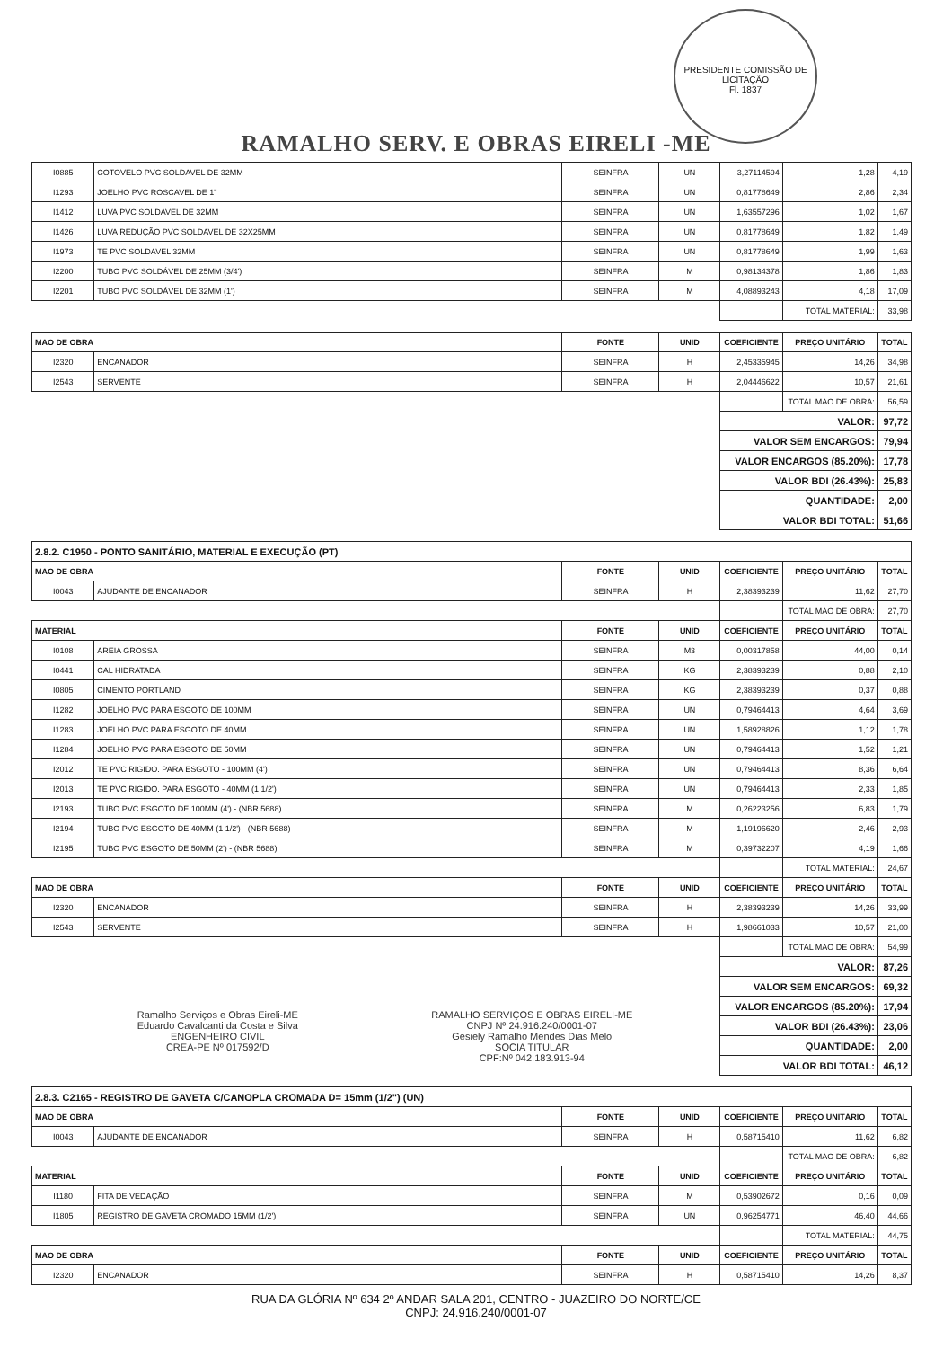RAMALHO SERV. E OBRAS EIRELI -ME
PRESIDENTE COMISSÃO DE LICITAÇÃO
Fl. 1837
| I0885 | COTOVELO PVC SOLDAVEL DE 32MM | SEINFRA | UN | 3,27114594 | 1,28 | 4,19 |
| I1293 | JOELHO PVC ROSCAVEL DE 1" | SEINFRA | UN | 0,81778649 | 2,86 | 2,34 |
| I1412 | LUVA PVC SOLDAVEL DE 32MM | SEINFRA | UN | 1,63557296 | 1,02 | 1,67 |
| I1426 | LUVA REDUÇÃO PVC SOLDAVEL DE 32X25MM | SEINFRA | UN | 0,81778649 | 1,82 | 1,49 |
| I1973 | TE PVC SOLDAVEL 32MM | SEINFRA | UN | 0,81778649 | 1,99 | 1,63 |
| I2200 | TUBO PVC SOLDÁVEL DE 25MM (3/4') | SEINFRA | M | 0,98134378 | 1,86 | 1,83 |
| I2201 | TUBO PVC SOLDÁVEL DE 32MM (1') | SEINFRA | M | 4,08893243 | 4,18 | 17,09 |
| | | | | | TOTAL MATERIAL: | 33,98 |
| MAO DE OBRA | | FONTE | UNID | COEFICIENTE | PREÇO UNITÁRIO | TOTAL |
| I2320 | ENCANADOR | SEINFRA | H | 2,45335945 | 14,26 | 34,98 |
| I2543 | SERVENTE | SEINFRA | H | 2,04446622 | 10,57 | 21,61 |
| | | | | | TOTAL MAO DE OBRA: | 56,59 |
| | | | | VALOR: | | 97,72 |
| | | | | VALOR SEM ENCARGOS: | | 79,94 |
| | | | | VALOR ENCARGOS (85.20%): | | 17,78 |
| | | | | VALOR BDI (26.43%): | | 25,83 |
| | | | | QUANTIDADE: | | 2,00 |
| | | | | VALOR BDI TOTAL: | | 51,66 |
| 2.8.2. C1950 - PONTO SANITÁRIO, MATERIAL E EXECUÇÃO (PT) | | | | | | |
| MAO DE OBRA | | FONTE | UNID | COEFICIENTE | PREÇO UNITÁRIO | TOTAL |
| I0043 | AJUDANTE DE ENCANADOR | SEINFRA | H | 2,38393239 | 11,62 | 27,70 |
| | | | | | TOTAL MAO DE OBRA: | 27,70 |
| MATERIAL | | FONTE | UNID | COEFICIENTE | PREÇO UNITÁRIO | TOTAL |
| I0108 | AREIA GROSSA | SEINFRA | M3 | 0,00317858 | 44,00 | 0,14 |
| I0441 | CAL HIDRATADA | SEINFRA | KG | 2,38393239 | 0,88 | 2,10 |
| I0805 | CIMENTO PORTLAND | SEINFRA | KG | 2,38393239 | 0,37 | 0,88 |
| I1282 | JOELHO PVC PARA ESGOTO DE 100MM | SEINFRA | UN | 0,79464413 | 4,64 | 3,69 |
| I1283 | JOELHO PVC PARA ESGOTO DE 40MM | SEINFRA | UN | 1,58928826 | 1,12 | 1,78 |
| I1284 | JOELHO PVC PARA ESGOTO DE 50MM | SEINFRA | UN | 0,79464413 | 1,52 | 1,21 |
| I2012 | TE PVC RIGIDO. PARA ESGOTO - 100MM (4') | SEINFRA | UN | 0,79464413 | 8,36 | 6,64 |
| I2013 | TE PVC RIGIDO. PARA ESGOTO - 40MM (1 1/2') | SEINFRA | UN | 0,79464413 | 2,33 | 1,85 |
| I2193 | TUBO PVC ESGOTO DE 100MM (4') - (NBR 5688) | SEINFRA | M | 0,26223256 | 6,83 | 1,79 |
| I2194 | TUBO PVC ESGOTO DE 40MM (1 1/2') - (NBR 5688) | SEINFRA | M | 1,19196620 | 2,46 | 2,93 |
| I2195 | TUBO PVC ESGOTO DE 50MM (2') - (NBR 5688) | SEINFRA | M | 0,39732207 | 4,19 | 1,66 |
| | | | | | TOTAL MATERIAL: | 24,67 |
| MAO DE OBRA | | FONTE | UNID | COEFICIENTE | PREÇO UNITÁRIO | TOTAL |
| I2320 | ENCANADOR | SEINFRA | H | 2,38393239 | 14,26 | 33,99 |
| I2543 | SERVENTE | SEINFRA | H | 1,98661033 | 10,57 | 21,00 |
| | | | | | TOTAL MAO DE OBRA: | 54,99 |
| | | | | VALOR: | | 87,26 |
| | | | | VALOR SEM ENCARGOS: | | 69,32 |
| Ramalho Serviços e Obras Eireli-ME Eduardo Cavalcanti da Costa e Silva ENGENHEIRO CIVIL CREA-PE Nº 017592/D RAMALHO SERVIÇOS E OBRAS EIRELI-ME CNPJ Nº 24.916.240/0001-07 Gesiely Ramalho Mendes Dias Melo SOCIA TITULAR CPF:Nº 042.183.913-94 | | | | VALOR ENCARGOS (85.20%): | | 17,94 |
| | | | | VALOR BDI (26.43%): | | 23,06 |
| | | | | QUANTIDADE: | | 2,00 |
| | | | | VALOR BDI TOTAL: | | 46,12 |
| 2.8.3. C2165 - REGISTRO DE GAVETA C/CANOPLA CROMADA D= 15mm (1/2") (UN) | | | | | | |
| MAO DE OBRA | | FONTE | UNID | COEFICIENTE | PREÇO UNITÁRIO | TOTAL |
| I0043 | AJUDANTE DE ENCANADOR | SEINFRA | H | 0,58715410 | 11,62 | 6,82 |
| | | | | | TOTAL MAO DE OBRA: | 6,82 |
| MATERIAL | | FONTE | UNID | COEFICIENTE | PREÇO UNITÁRIO | TOTAL |
| I1180 | FITA DE VEDAÇÃO | SEINFRA | M | 0,53902672 | 0,16 | 0,09 |
| I1805 | REGISTRO DE GAVETA CROMADO 15MM (1/2') | SEINFRA | UN | 0,96254771 | 46,40 | 44,66 |
| | | | | | TOTAL MATERIAL: | 44,75 |
| MAO DE OBRA | | FONTE | UNID | COEFICIENTE | PREÇO UNITÁRIO | TOTAL |
| I2320 | ENCANADOR | SEINFRA | H | 0,58715410 | 14,26 | 8,37 |
RUA DA GLÓRIA Nº 634 2º ANDAR SALA 201, CENTRO - JUAZEIRO DO NORTE/CE
CNPJ: 24.916.240/0001-07